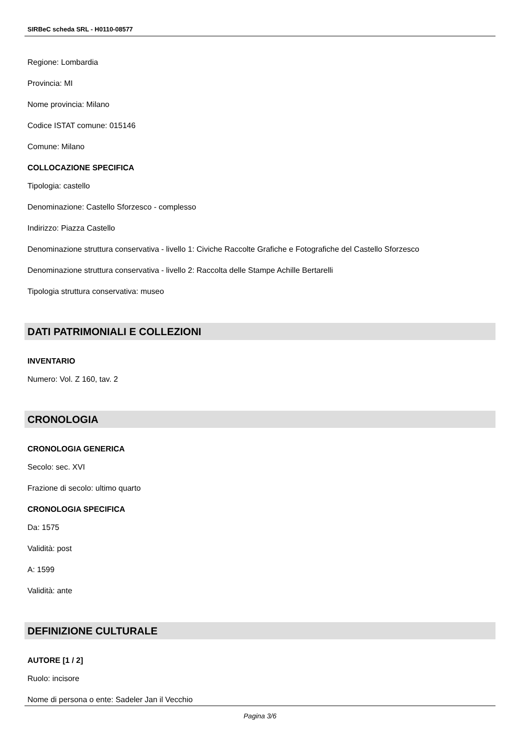SIRBeC scheda SRL - H0110-08577
Regione: Lombardia
Provincia: MI
Nome provincia: Milano
Codice ISTAT comune: 015146
Comune: Milano
COLLOCAZIONE SPECIFICA
Tipologia: castello
Denominazione: Castello Sforzesco - complesso
Indirizzo: Piazza Castello
Denominazione struttura conservativa - livello 1: Civiche Raccolte Grafiche e Fotografiche del Castello Sforzesco
Denominazione struttura conservativa - livello 2: Raccolta delle Stampe Achille Bertarelli
Tipologia struttura conservativa: museo
DATI PATRIMONIALI E COLLEZIONI
INVENTARIO
Numero: Vol. Z 160, tav. 2
CRONOLOGIA
CRONOLOGIA GENERICA
Secolo: sec. XVI
Frazione di secolo: ultimo quarto
CRONOLOGIA SPECIFICA
Da: 1575
Validità: post
A: 1599
Validità: ante
DEFINIZIONE CULTURALE
AUTORE [1 / 2]
Ruolo: incisore
Nome di persona o ente: Sadeler Jan il Vecchio
Pagina 3/6